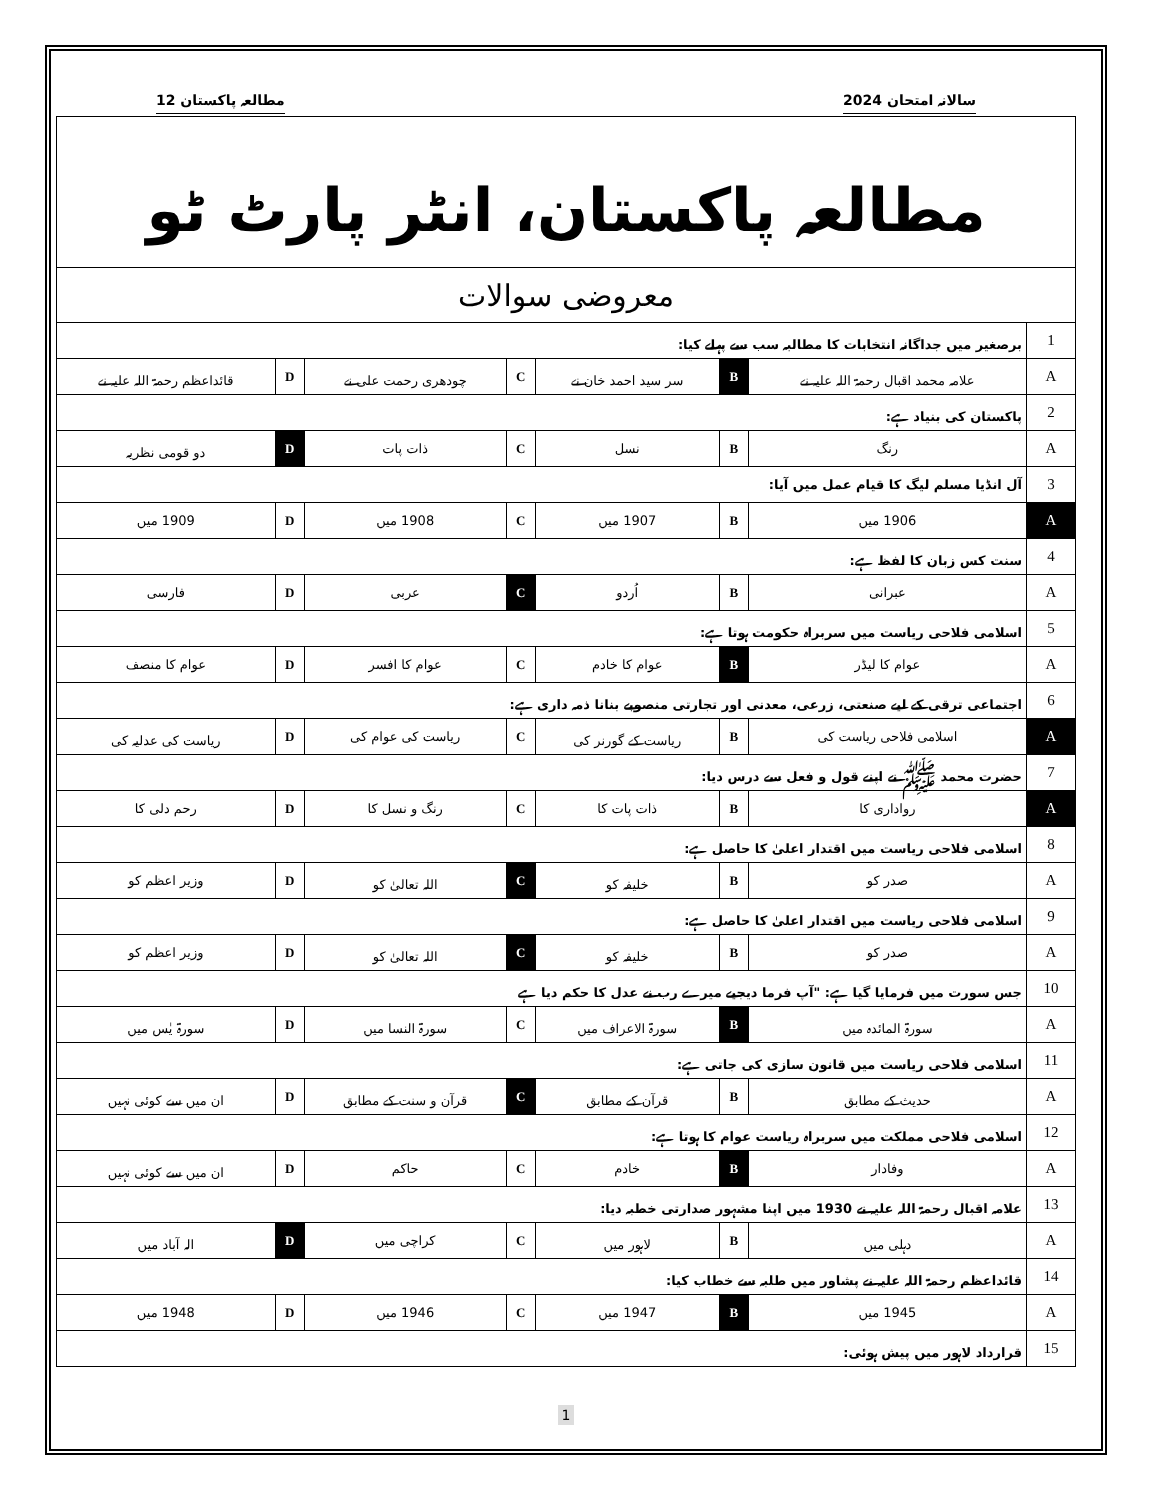سالانہ امتحان 2024 مطالعہ پاکستان 12
| مطالعہ پاکستان، انٹر پارٹ ٹو | | | | | | | |
| معروضی سوالات | | | | | | | |
| 1 | برصغیر میں جداگانہ انتخابات کا مطالبہ سب سے پہلے کیا: | | | | | | |
| A | علامہ محمد اقبال رحمۃ اللہ علیہ نے | B | سر سید احمد خان نے | C | چودھری رحمت علی نے | D | قائداعظم رحمۃ اللہ علیہ نے |
| 2 | پاکستان کی بنیاد ہے: | | | | | | |
| A | رنگ | B | نسل | C | ذات پات | D | دو قومی نظریہ |
| 3 | آل انڈیا مسلم لیگ کا قیام عمل میں آیا: | | | | | | |
| A | 1906 میں | B | 1907 میں | C | 1908 میں | D | 1909 میں |
| 4 | سنت کس زبان کا لفظ ہے: | | | | | | |
| A | عبرانی | B | اُردو | C | عربی | D | فارسی |
| 5 | اسلامی فلاحی ریاست میں سربراہ حکومت ہوتا ہے: | | | | | | |
| A | عوام کا لیڈر | B | عوام کا خادم | C | عوام کا افسر | D | عوام کا منصف |
| 6 | اجتماعی ترقی کے لیے صنعتی، زرعی، معدنی اور تجارتی منصوبے بنانا ذمہ داری ہے: | | | | | | |
| A | اسلامی فلاحی ریاست کی | B | ریاست کے گورنر کی | C | ریاست کی عوام کی | D | ریاست کی عدلیہ کی |
| 7 | حضرت محمد ﷺ نے اپنے قول و فعل سے درس دیا: | | | | | | |
| A | رواداری کا | B | ذات پات کا | C | رنگ و نسل کا | D | رحم دلی کا |
| 8 | اسلامی فلاحی ریاست میں اقتدار اعلیٰ کا حاصل ہے: | | | | | | |
| A | صدر کو | B | خلیفہ کو | C | اللہ تعالیٰ کو | D | وزیر اعظم کو |
| 9 | اسلامی فلاحی ریاست میں اقتدار اعلیٰ کا حاصل ہے: | | | | | | |
| A | صدر کو | B | خلیفہ کو | C | اللہ تعالیٰ کو | D | وزیر اعظم کو |
| 10 | جس سورت میں فرمایا گیا ہے: "آپ فرما دیجیے میرے رب نے عدل کا حکم دیا ہے | | | | | | |
| A | سورۃ المائدہ میں | B | سورۃ الاعراف میں | C | سورۃ النسا میں | D | سورۃ یٰس میں |
| 11 | اسلامی فلاحی ریاست میں قانون سازی کی جاتی ہے: | | | | | | |
| A | حدیث کے مطابق | B | قرآن کے مطابق | C | قرآن و سنت کے مطابق | D | ان میں سے کوئی نہیں |
| 12 | اسلامی فلاحی مملکت میں سربراہ ریاست عوام کا ہوتا ہے: | | | | | | |
| A | وفادار | B | خادم | C | حاکم | D | ان میں سے کوئی نہیں |
| 13 | علامہ اقبال رحمۃ اللہ علیہ نے 1930 میں اپنا مشہور صدارتی خطبہ دیا: | | | | | | |
| A | دہلی میں | B | لاہور میں | C | کراچی میں | D | الہ آباد میں |
| 14 | قائداعظم رحمۃ اللہ علیہ نے پشاور میں طلبہ سے خطاب کیا: | | | | | | |
| A | 1945 میں | B | 1947 میں | C | 1946 میں | D | 1948 میں |
| 15 | قرارداد لاہور میں پیش ہوئی: | | | | | | |
1